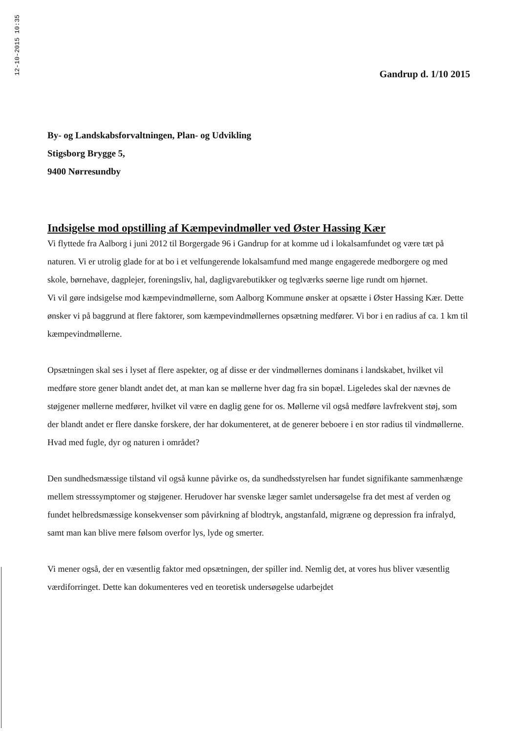12-10-2015 10:35
Gandrup d. 1/10 2015
By- og Landskabsforvaltningen, Plan- og Udvikling
Stigsborg Brygge 5,
9400 Nørresundby
Indsigelse mod opstilling af Kæmpevindmøller ved Øster Hassing Kær
Vi flyttede fra Aalborg i juni 2012 til Borgergade 96 i Gandrup for at komme ud i lokalsamfundet og være tæt på naturen. Vi er utrolig glade for at bo i et velfungerende lokalsamfund med mange engagerede medborgere og med skole, børnehave, dagplejer, foreningsliv, hal, dagligvarebutikker og teglværks søerne lige rundt om hjørnet.
Vi vil gøre indsigelse mod kæmpevindmøllerne, som Aalborg Kommune ønsker at opsætte i Øster Hassing Kær. Dette ønsker vi på baggrund at flere faktorer, som kæmpevindmøllernes opsætning medfører. Vi bor i en radius af ca. 1 km til kæmpevindmøllerne.
Opsætningen skal ses i lyset af flere aspekter, og af disse er der vindmøllernes dominans i landskabet, hvilket vil medføre store gener blandt andet det, at man kan se møllerne hver dag fra sin bopæl. Ligeledes skal der nævnes de støjgener møllerne medfører, hvilket vil være en daglig gene for os. Møllerne vil også medføre lavfrekvent støj, som der blandt andet er flere danske forskere, der har dokumenteret, at de generer beboere i en stor radius til vindmøllerne. Hvad med fugle, dyr og naturen i området?
Den sundhedsmæssige tilstand vil også kunne påvirke os, da sundhedsstyrelsen har fundet signifikante sammenhænge mellem stresssymptomer og støjgener. Herudover har svenske læger samlet undersøgelse fra det mest af verden og fundet helbredsmæssige konsekvenser som påvirkning af blodtryk, angstanfald, migræne og depression fra infralyd, samt man kan blive mere følsom overfor lys, lyde og smerter.
Vi mener også, der en væsentlig faktor med opsætningen, der spiller ind. Nemlig det, at vores hus bliver væsentlig værdiforringet. Dette kan dokumenteres ved en teoretisk undersøgelse udarbejdet